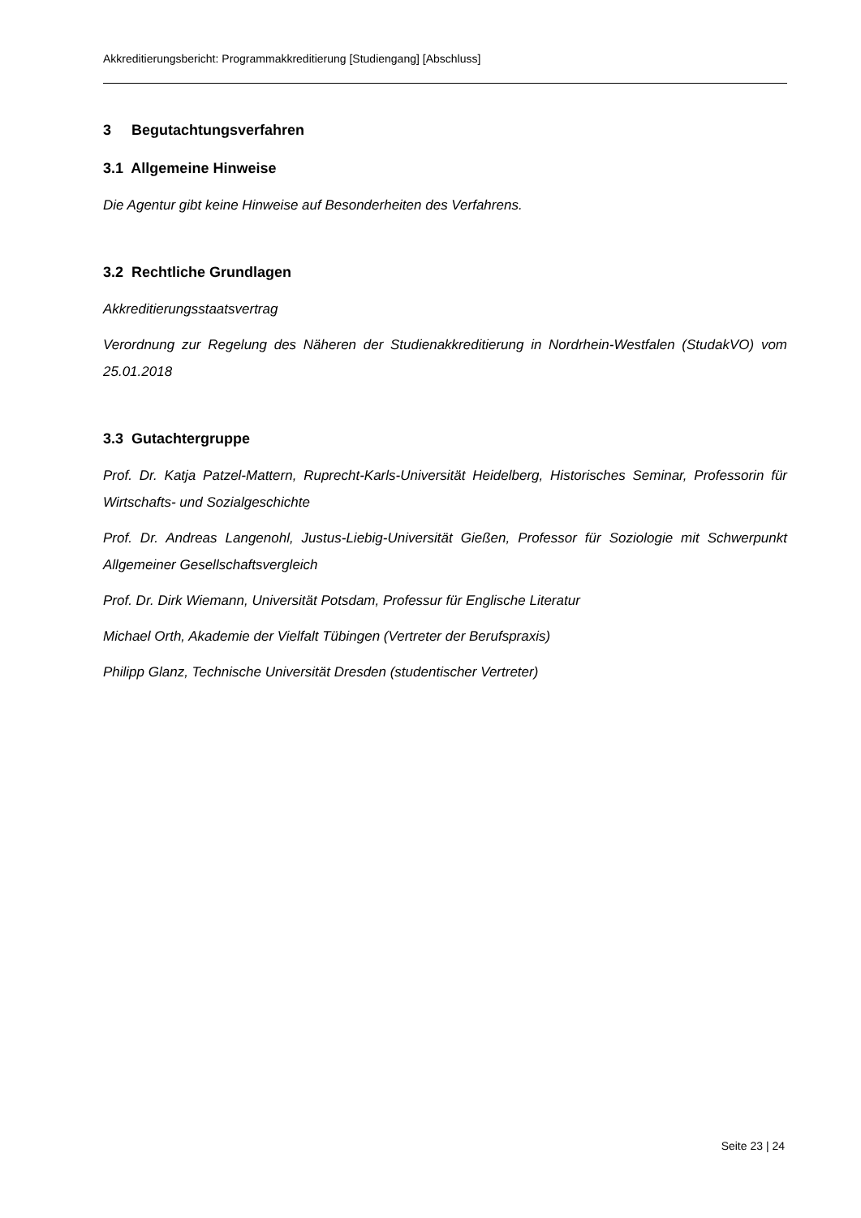Akkreditierungsbericht: Programmakkreditierung [Studiengang] [Abschluss]
3 Begutachtungsverfahren
3.1 Allgemeine Hinweise
Die Agentur gibt keine Hinweise auf Besonderheiten des Verfahrens.
3.2 Rechtliche Grundlagen
Akkreditierungsstaatsvertrag
Verordnung zur Regelung des Näheren der Studienakkreditierung in Nordrhein-Westfalen (StudakVO) vom 25.01.2018
3.3 Gutachtergruppe
Prof. Dr. Katja Patzel-Mattern, Ruprecht-Karls-Universität Heidelberg, Historisches Seminar, Professorin für Wirtschafts- und Sozialgeschichte
Prof. Dr. Andreas Langenohl, Justus-Liebig-Universität Gießen, Professor für Soziologie mit Schwerpunkt Allgemeiner Gesellschaftsvergleich
Prof. Dr. Dirk Wiemann, Universität Potsdam, Professur für Englische Literatur
Michael Orth, Akademie der Vielfalt Tübingen (Vertreter der Berufspraxis)
Philipp Glanz, Technische Universität Dresden (studentischer Vertreter)
Seite 23 | 24